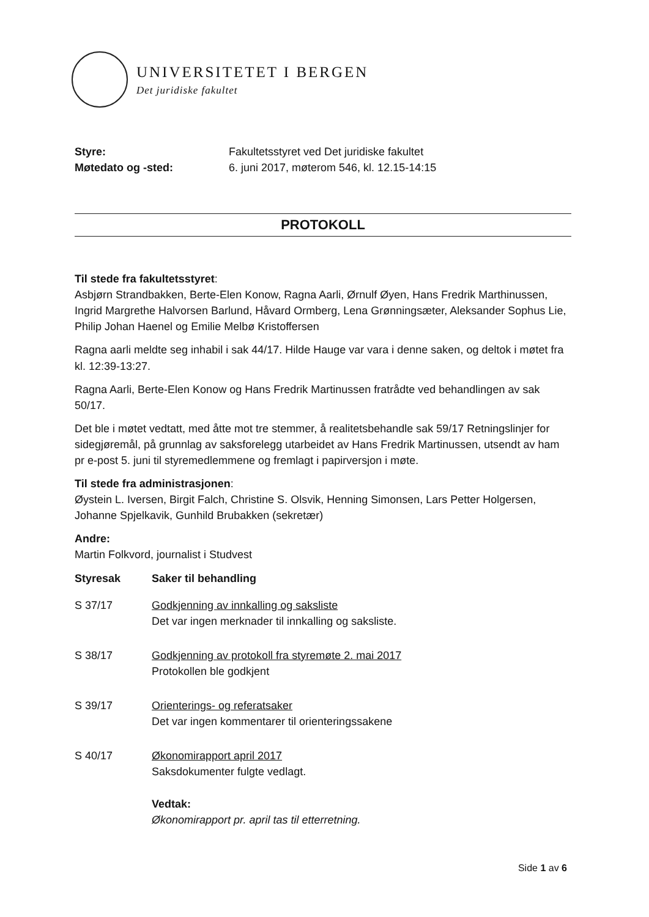UNIVERSITETET I BERGEN
Det juridiske fakultet
Styre:
Møtedato og -sted:
Fakultetsstyret ved Det juridiske fakultet
6. juni 2017, møterom 546, kl. 12.15-14:15
PROTOKOLL
Til stede fra fakultetsstyret:
Asbjørn Strandbakken, Berte-Elen Konow, Ragna Aarli, Ørnulf Øyen, Hans Fredrik Marthinussen, Ingrid Margrethe Halvorsen Barlund, Håvard Ormberg, Lena Grønningsæter, Aleksander Sophus Lie, Philip Johan Haenel og Emilie Melbø Kristoffersen
Ragna aarli meldte seg inhabil i sak 44/17. Hilde Hauge var vara i denne saken, og deltok i møtet fra kl. 12:39-13:27.
Ragna Aarli, Berte-Elen Konow og Hans Fredrik Martinussen fratrådte ved behandlingen av sak 50/17.
Det ble i møtet vedtatt, med åtte mot tre stemmer, å realitetsbehandle sak 59/17 Retningslinjer for sidegjøremål, på grunnlag av saksforelegg utarbeidet av Hans Fredrik Martinussen, utsendt av ham pr e-post 5. juni til styremedlemmene og fremlagt i papirversjon i møte.
Til stede fra administrasjonen:
Øystein L. Iversen, Birgit Falch, Christine S. Olsvik, Henning Simonsen, Lars Petter Holgersen, Johanne Spjelkavik, Gunhild Brubakken (sekretær)
Andre:
Martin Folkvord, journalist i Studvest
Styresak Saker til behandling
S 37/17 Godkjenning av innkalling og saksliste
Det var ingen merknader til innkalling og saksliste.
S 38/17 Godkjenning av protokoll fra styremøte 2. mai 2017
Protokollen ble godkjent
S 39/17 Orienterings- og referatsaker
Det var ingen kommentarer til orienteringssakene
S 40/17 Økonomirapport april 2017
Saksdokumenter fulgte vedlagt.
Vedtak:
Økonomirapport pr. april tas til etterretning.
Side 1 av 6